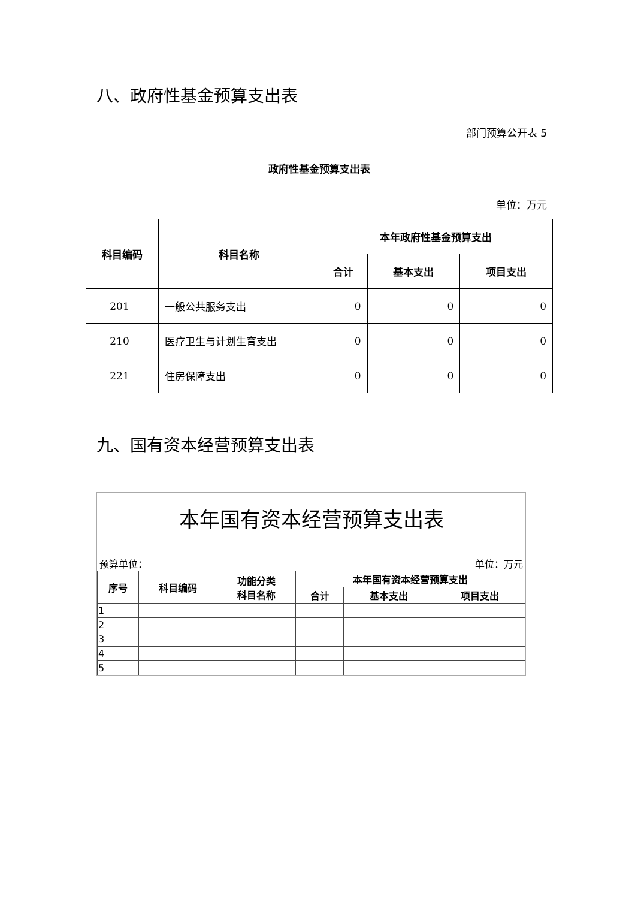八、政府性基金预算支出表
部门预算公开表 5
政府性基金预算支出表
单位：万元
| 科目编码 | 科目名称 | 本年政府性基金预算支出 | | |
| --- | --- | --- | --- | --- |
| | | 合计 | 基本支出 | 项目支出 |
| 201 | 一般公共服务支出 | 0 | 0 | 0 |
| 210 | 医疗卫生与计划生育支出 | 0 | 0 | 0 |
| 221 | 住房保障支出 | 0 | 0 | 0 |
九、国有资本经营预算支出表
本年国有资本经营预算支出表
预算单位： 单位：万元
| 序号 | 科目编码 | 功能分类 科目名称 | 本年国有资本经营预算支出 | | |
| --- | --- | --- | --- | --- | --- |
| | | | 合计 | 基本支出 | 项目支出 |
| 1 | | | | | |
| 2 | | | | | |
| 3 | | | | | |
| 4 | | | | | |
| 5 | | | | | |